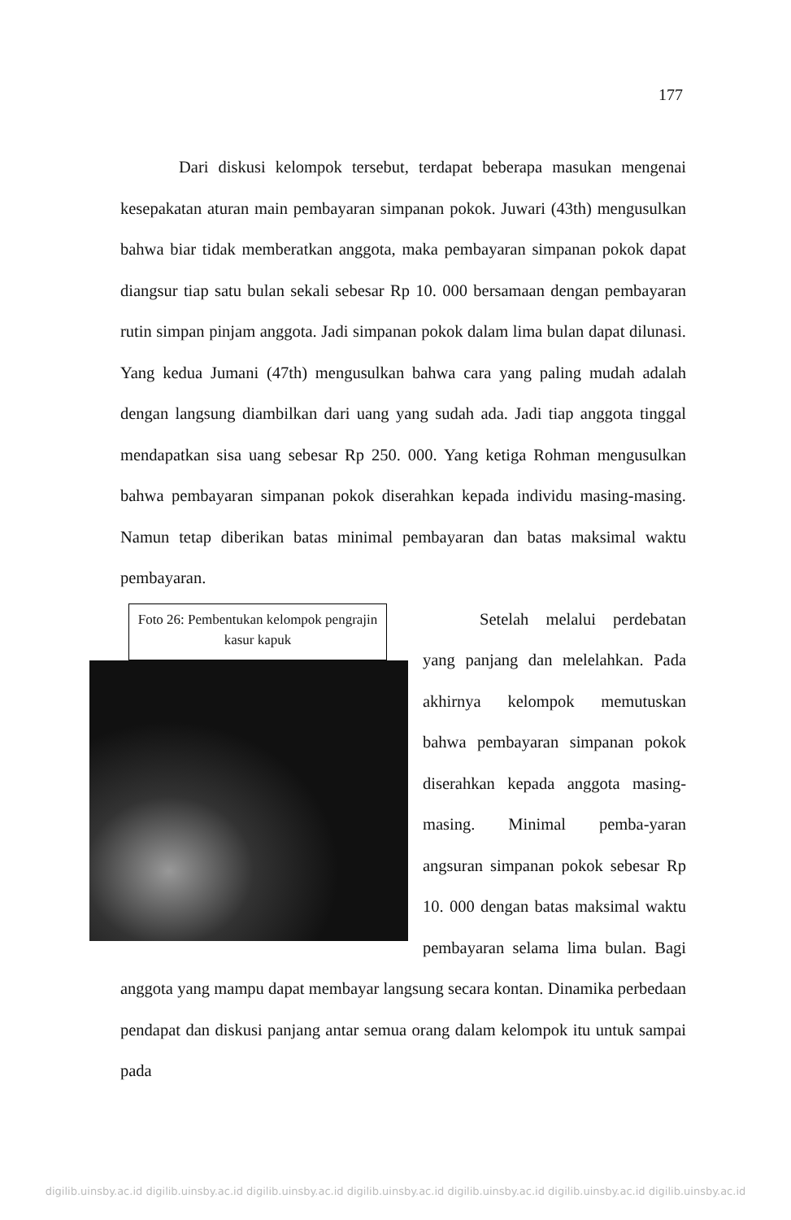177
Dari diskusi kelompok tersebut, terdapat beberapa masukan mengenai kesepakatan aturan main pembayaran simpanan pokok. Juwari (43th) mengusulkan bahwa biar tidak memberatkan anggota, maka pembayaran simpanan pokok dapat diangsur tiap satu bulan sekali sebesar Rp 10. 000 bersamaan dengan pembayaran rutin simpan pinjam anggota. Jadi simpanan pokok dalam lima bulan dapat dilunasi. Yang kedua Jumani (47th) mengusulkan bahwa cara yang paling mudah adalah dengan langsung diambilkan dari uang yang sudah ada. Jadi tiap anggota tinggal mendapatkan sisa uang sebesar Rp 250. 000. Yang ketiga Rohman mengusulkan bahwa pembayaran simpanan pokok diserahkan kepada individu masing-masing. Namun tetap diberikan batas minimal pembayaran dan batas maksimal waktu pembayaran.
Foto 26: Pembentukan kelompok pengrajin kasur kapuk
Setelah melalui perdebatan yang panjang dan melelahkan. Pada akhirnya kelompok memutuskan bahwa pembayaran simpanan pokok diserahkan kepada anggota masing-masing. Minimal pemba-yaran angsuran simpanan pokok sebesar Rp 10. 000 dengan batas maksimal waktu pembayaran selama lima bulan. Bagi anggota yang mampu dapat membayar langsung secara kontan. Dinamika perbedaan pendapat dan diskusi panjang antar semua orang dalam kelompok itu untuk sampai pada
digilib.uinsby.ac.id digilib.uinsby.ac.id digilib.uinsby.ac.id digilib.uinsby.ac.id digilib.uinsby.ac.id digilib.uinsby.ac.id digilib.uinsby.ac.id